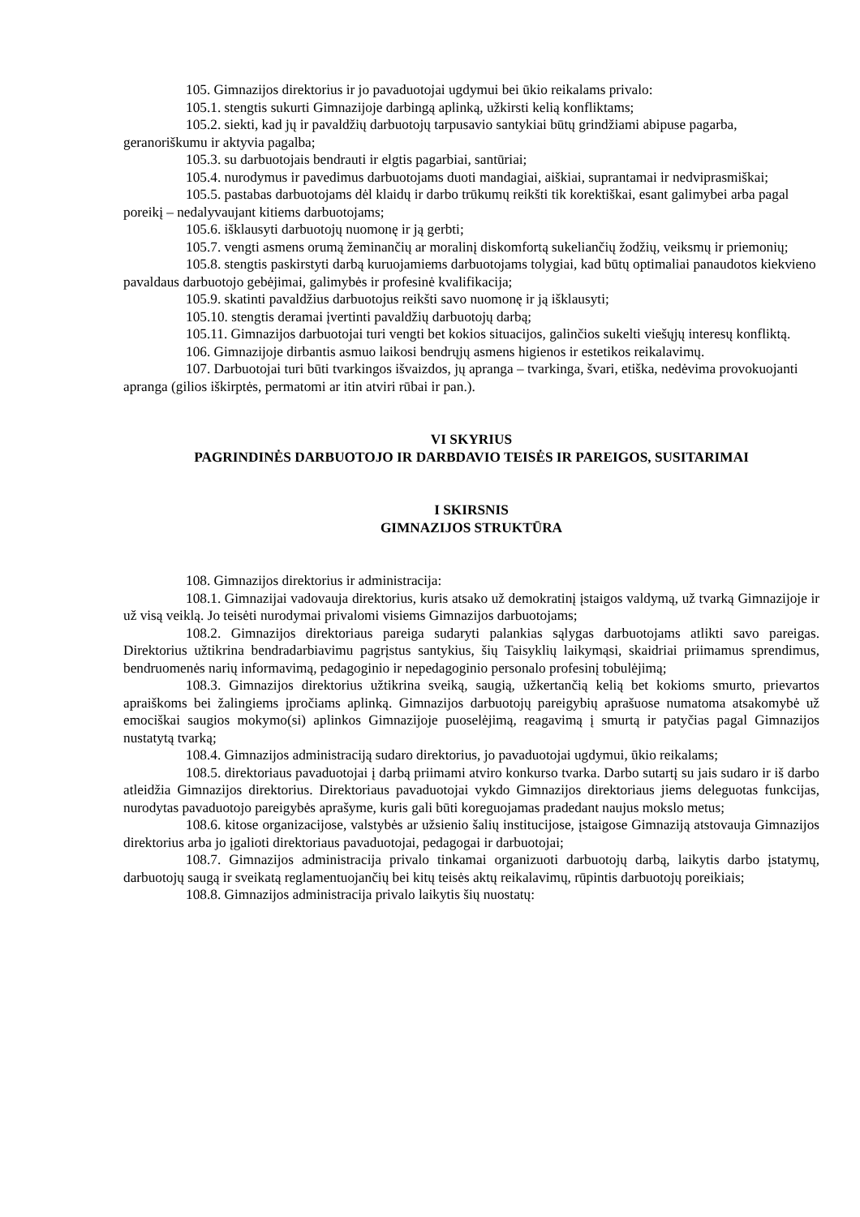105. Gimnazijos direktorius ir jo pavaduotojai ugdymui bei ūkio reikalams privalo:
105.1. stengtis sukurti Gimnazijoje darbingą aplinką, užkirsti kelią konfliktams;
105.2. siekti, kad jų ir pavaldžių darbuotojų tarpusavio santykiai būtų grindžiami abipuse pagarba, geranoriškumu ir aktyvia pagalba;
105.3. su darbuotojais bendrauti ir elgtis pagarbiai, santūriai;
105.4. nurodymus ir pavedimus darbuotojams duoti mandagiai, aiškiai, suprantamai ir nedviprasmiškai;
105.5. pastabas darbuotojams dėl klaidų ir darbo trūkumų reikšti tik korektiškai, esant galimybei arba pagal poreikį – nedalyvaujant kitiems darbuotojams;
105.6. išklausyti darbuotojų nuomonę ir ją gerbti;
105.7. vengti asmens orumą žeminančių ar moralinį diskomfortą sukeliančių žodžių, veiksmų ir priemonių;
105.8. stengtis paskirstyti darbą kuruojamiems darbuotojams tolygiai, kad būtų optimaliai panaudotos kiekvieno pavaldaus darbuotojo gebėjimai, galimybės ir profesinė kvalifikacija;
105.9. skatinti pavaldžius darbuotojus reikšti savo nuomonę ir ją išklausyti;
105.10. stengtis deramai įvertinti pavaldžių darbuotojų darbą;
105.11. Gimnazijos darbuotojai turi vengti bet kokios situacijos, galinčios sukelti viešųjų interesų konfliktą.
106. Gimnazijoje dirbantis asmuo laikosi bendrųjų asmens higienos ir estetikos reikalavimų.
107. Darbuotojai turi būti tvarkingos išvaizdos, jų apranga – tvarkinga, švari, etiška, nedėvima provokuojanti apranga (gilios iškirptės, permatomi ar itin atviri rūbai ir pan.).
VI SKYRIUS
PAGRINDINĖS DARBUOTOJO IR DARBDAVIO TEISĖS IR PAREIGOS, SUSITARIMAI
I SKIRSNIS
GIMNAZIJOS STRUKTŪRA
108. Gimnazijos direktorius ir administracija:
108.1. Gimnazijai vadovauja direktorius, kuris atsako už demokratinį įstaigos valdymą, už tvarką Gimnazijoje ir už visą veiklą. Jo teisėti nurodymai privalomi visiems Gimnazijos darbuotojams;
108.2. Gimnazijos direktoriaus pareiga sudaryti palankias sąlygas darbuotojams atlikti savo pareigas. Direktorius užtikrina bendradarbiavimu pagrįstus santykius, šių Taisyklių laikymąsi, skaidriai priimamus sprendimus, bendruomenės narių informavimą, pedagoginio ir nepedagoginio personalo profesinį tobulėjimą;
108.3. Gimnazijos direktorius užtikrina sveiką, saugią, užkertančią kelią bet kokioms smurto, prievartos apraiškoms bei žalingiems įpročiams aplinką. Gimnazijos darbuotojų pareigybių aprašuose numatoma atsakomybė už emociškai saugios mokymo(si) aplinkos Gimnazijoje puoselėjimą, reagavimą į smurtą ir patyčias pagal Gimnazijos nustatytą tvarką;
108.4. Gimnazijos administraciją sudaro direktorius, jo pavaduotojai ugdymui, ūkio reikalams;
108.5. direktoriaus pavaduotojai į darbą priimami atviro konkurso tvarka. Darbo sutartį su jais sudaro ir iš darbo atleidžia Gimnazijos direktorius. Direktoriaus pavaduotojai vykdo Gimnazijos direktoriaus jiems deleguotas funkcijas, nurodytas pavaduotojo pareigybės aprašyme, kuris gali būti koreguojamas pradedant naujus mokslo metus;
108.6. kitose organizacijose, valstybės ar užsienio šalių institucijose, įstaigose Gimnaziją atstovauja Gimnazijos direktorius arba jo įgalioti direktoriaus pavaduotojai, pedagogai ir darbuotojai;
108.7. Gimnazijos administracija privalo tinkamai organizuoti darbuotojų darbą, laikytis darbo įstatymų, darbuotojų saugą ir sveikatą reglamentuojančių bei kitų teisės aktų reikalavimų, rūpintis darbuotojų poreikiais;
108.8. Gimnazijos administracija privalo laikytis šių nuostatų: